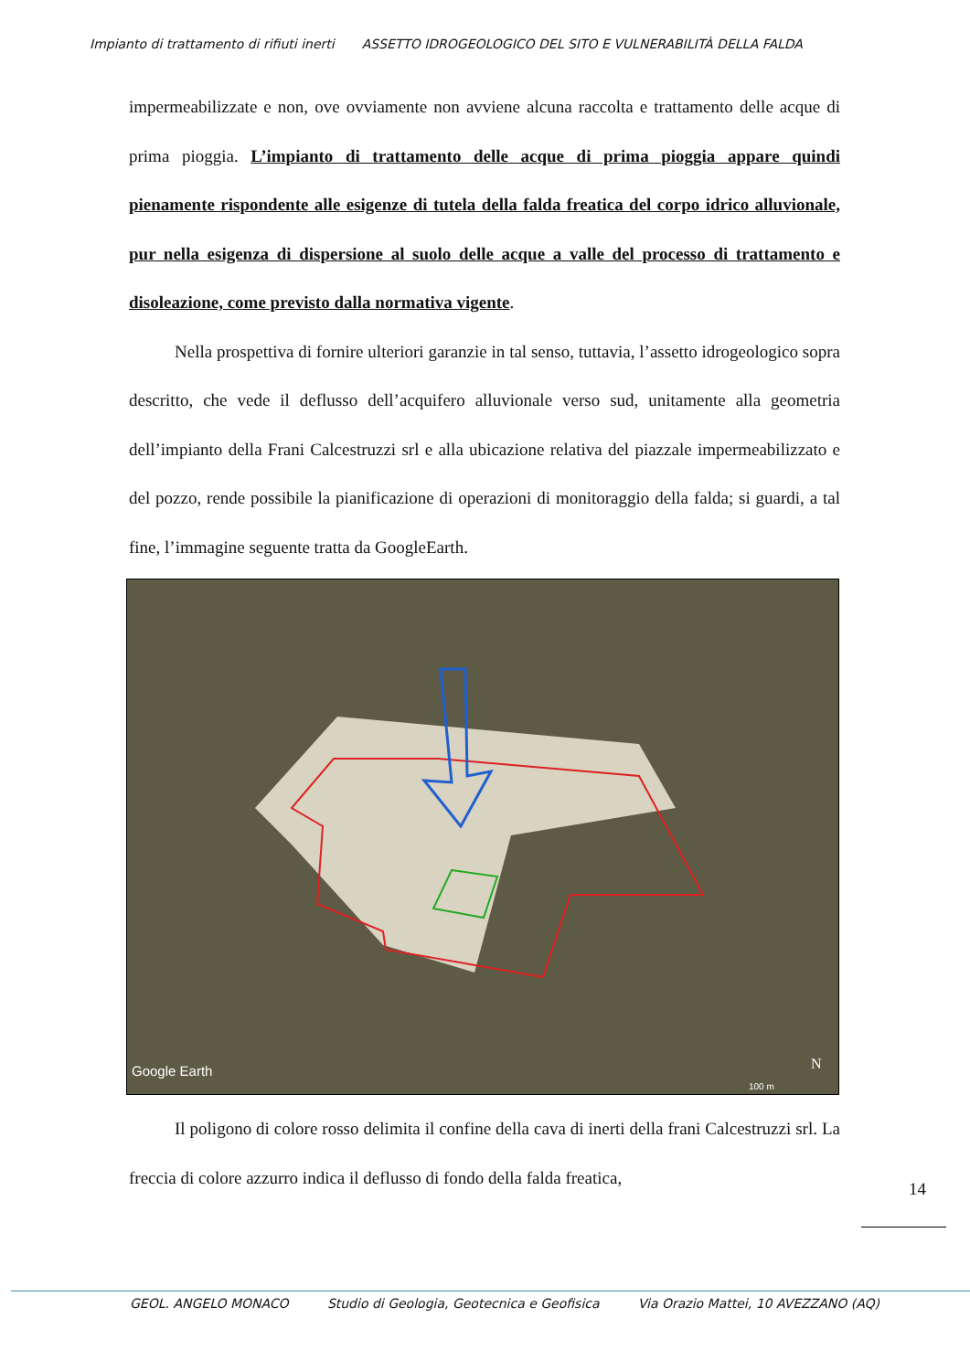Impianto di trattamento di rifiuti inerti ASSETTO IDROGEOLOGICO DEL SITO E VULNERABILITÀ DELLA FALDA
impermeabilizzate e non, ove ovviamente non avviene alcuna raccolta e trattamento delle acque di prima pioggia. L’impianto di trattamento delle acque di prima pioggia appare quindi pienamente rispondente alle esigenze di tutela della falda freatica del corpo idrico alluvionale, pur nella esigenza di dispersione al suolo delle acque a valle del processo di trattamento e disoleazione, come previsto dalla normativa vigente.
Nella prospettiva di fornire ulteriori garanzie in tal senso, tuttavia, l’assetto idrogeologico sopra descritto, che vede il deflusso dell’acquifero alluvionale verso sud, unitamente alla geometria dell’impianto della Frani Calcestruzzi srl e alla ubicazione relativa del piazzale impermeabilizzato e del pozzo, rende possibile la pianificazione di operazioni di monitoraggio della falda; si guardi, a tal fine, l’immagine seguente tratta da GoogleEarth.
Google Earth
N
100 m
Il poligono di colore rosso delimita il confine della cava di inerti della frani Calcestruzzi srl. La freccia di colore azzurro indica il deflusso di fondo della falda freatica,
14
GEOL. ANGELO MONACO Studio di Geologia, Geotecnica e Geofisica Via Orazio Mattei, 10 AVEZZANO (AQ)